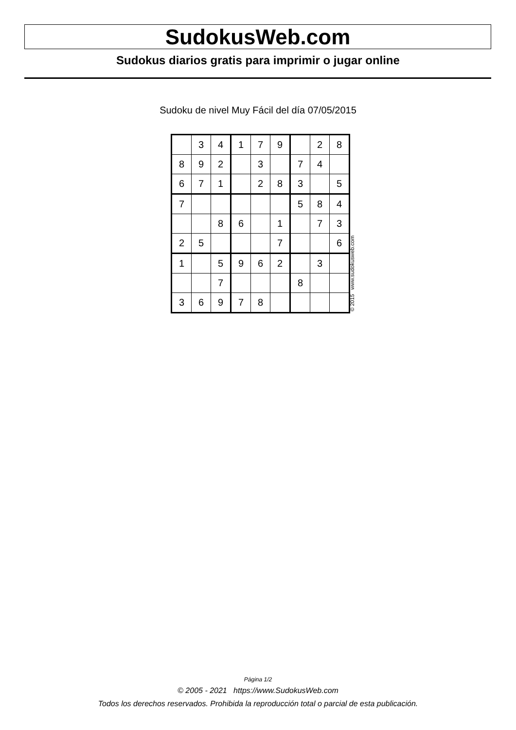SudokusWeb.com
Sudokus diarios gratis para imprimir o jugar online
Sudoku de nivel Muy Fácil del día 07/05/2015
| | 3 | 4 | 1 | 7 | 9 | | 2 | 8 |
| 8 | 9 | 2 | | 3 | | 7 | 4 | |
| 6 | 7 | 1 | | 2 | 8 | 3 | | 5 |
| 7 | | | | | | 5 | 8 | 4 |
| | | 8 | 6 | | 1 | | 7 | 3 |
| 2 | 5 | | | | 7 | | | 6 |
| 1 | | 5 | 9 | 6 | 2 | | 3 | |
| | | 7 | | | | 8 | | |
| 3 | 6 | 9 | 7 | 8 | | | | |
© 2015 www.sudokusweb.com
Página 1/2
© 2005 - 2021 https://www.SudokusWeb.com
Todos los derechos reservados. Prohibida la reproducción total o parcial de esta publicación.